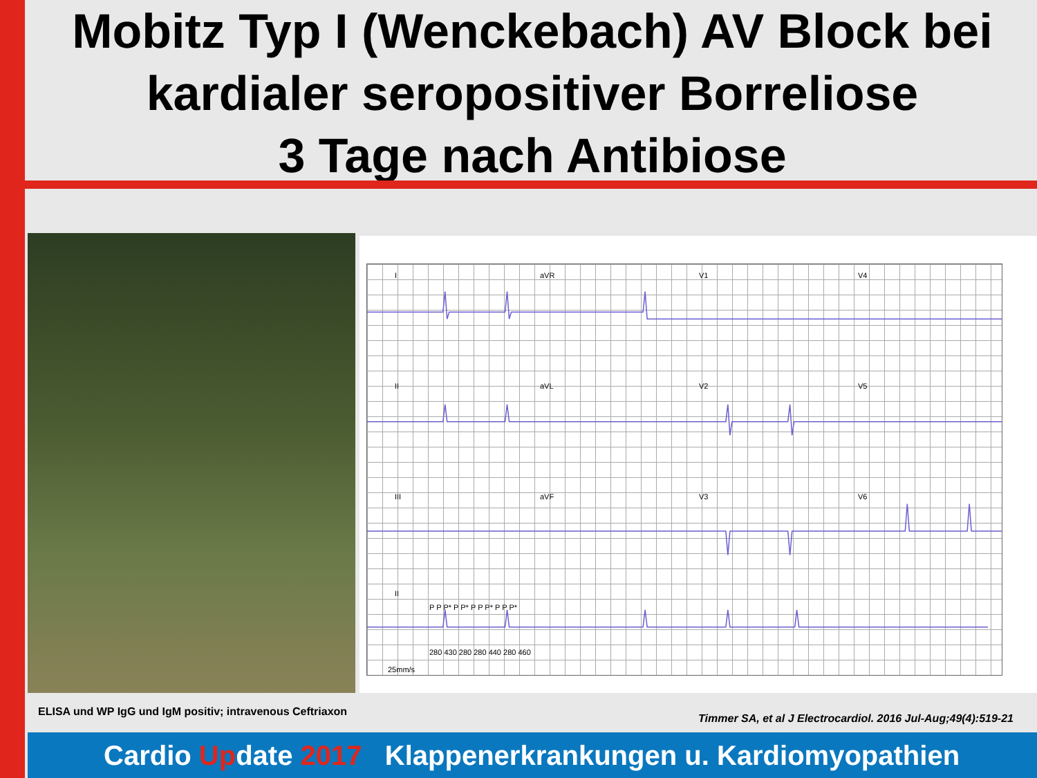Mobitz Typ I (Wenckebach) AV Block bei kardialer seropositiver Borreliose
3 Tage nach Antibiose
I aVR V1 V4
II aVL V2 V5
III aVF V3 V6
II
P P P* P P* P P P* P P P*
280 430 280 280 440 280 460
25mm/s
ELISA und WP IgG und IgM positiv; intravenous Ceftriaxon
Timmer SA, et al J Electrocardiol. 2016 Jul-Aug;49(4):519-21
Cardio Update 2017 Klappenerkrankungen u. Kardiomyopathien